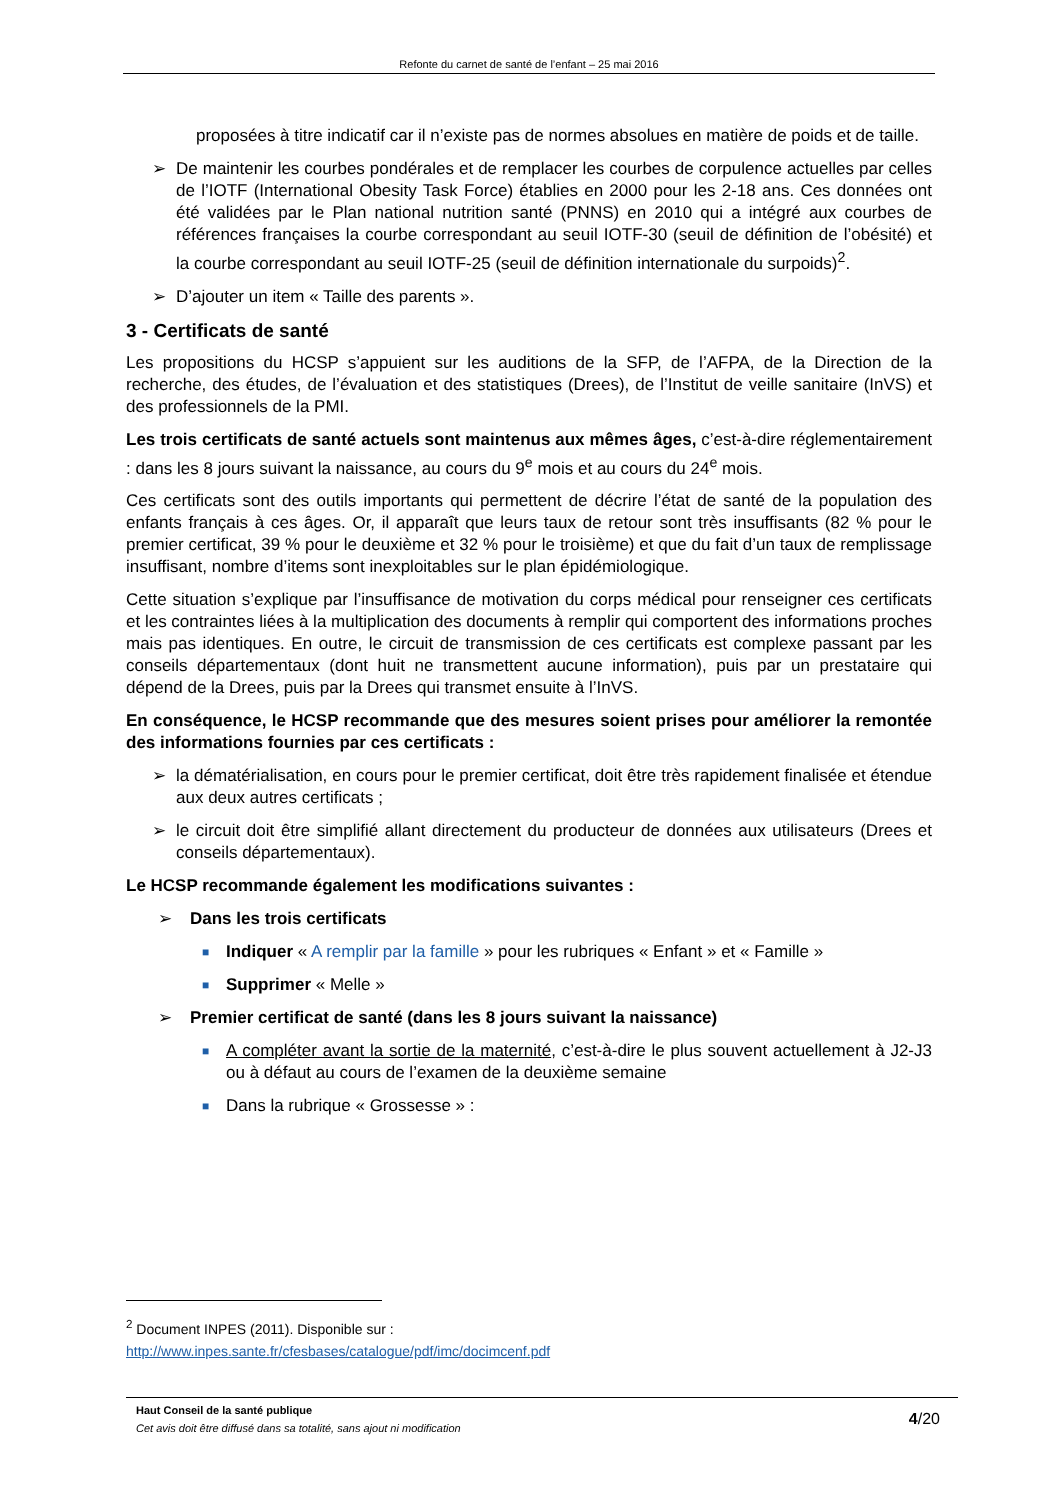Refonte du carnet de santé de l’enfant – 25 mai 2016
proposées à titre indicatif car il n’existe pas de normes absolues en matière de poids et de taille.
➢ De maintenir les courbes pondérales et de remplacer les courbes de corpulence actuelles par celles de l’IOTF (International Obesity Task Force) établies en 2000 pour les 2-18 ans. Ces données ont été validées par le Plan national nutrition santé (PNNS) en 2010 qui a intégré aux courbes de références françaises la courbe correspondant au seuil IOTF-30 (seuil de définition de l’obésité) et la courbe correspondant au seuil IOTF-25 (seuil de définition internationale du surpoids)<sup>2</sup>.
➢ D’ajouter un item « Taille des parents ».
3 - Certificats de santé
Les propositions du HCSP s’appuient sur les auditions de la SFP, de l’AFPA, de la Direction de la recherche, des études, de l’évaluation et des statistiques (Drees), de l’Institut de veille sanitaire (InVS) et des professionnels de la PMI.
Les trois certificats de santé actuels sont maintenus aux mêmes âges, c’est-à-dire réglementairement : dans les 8 jours suivant la naissance, au cours du 9<sup>e</sup> mois et au cours du 24<sup>e</sup> mois.
Ces certificats sont des outils importants qui permettent de décrire l’état de santé de la population des enfants français à ces âges. Or, il apparaît que leurs taux de retour sont très insuffisants (82 % pour le premier certificat, 39 % pour le deuxième et 32 % pour le troisième) et que du fait d’un taux de remplissage insuffisant, nombre d’items sont inexploitables sur le plan épidémiologique.
Cette situation s’explique par l’insuffisance de motivation du corps médical pour renseigner ces certificats et les contraintes liées à la multiplication des documents à remplir qui comportent des informations proches mais pas identiques. En outre, le circuit de transmission de ces certificats est complexe passant par les conseils départementaux (dont huit ne transmettent aucune information), puis par un prestataire qui dépend de la Drees, puis par la Drees qui transmet ensuite à l’InVS.
En conséquence, le HCSP recommande que des mesures soient prises pour améliorer la remontée des informations fournies par ces certificats :
➢ la dématérialisation, en cours pour le premier certificat, doit être très rapidement finalisée et étendue aux deux autres certificats ;
➢ le circuit doit être simplifié allant directement du producteur de données aux utilisateurs (Drees et conseils départementaux).
Le HCSP recommande également les modifications suivantes :
➢ Dans les trois certificats
■ Indiquer « A remplir par la famille » pour les rubriques « Enfant » et « Famille »
■ Supprimer « Melle »
➢ Premier certificat de santé (dans les 8 jours suivant la naissance)
■ A compléter avant la sortie de la maternité, c’est-à-dire le plus souvent actuellement à J2-J3 ou à défaut au cours de l’examen de la deuxième semaine
■ Dans la rubrique « Grossesse » :
<sup>2</sup> Document INPES (2011). Disponible sur :
http://www.inpes.sante.fr/cfesbases/catalogue/pdf/imc/docimcenf.pdf
Haut Conseil de la santé publique
Cet avis doit être diffusé dans sa totalité, sans ajout ni modification
4/20